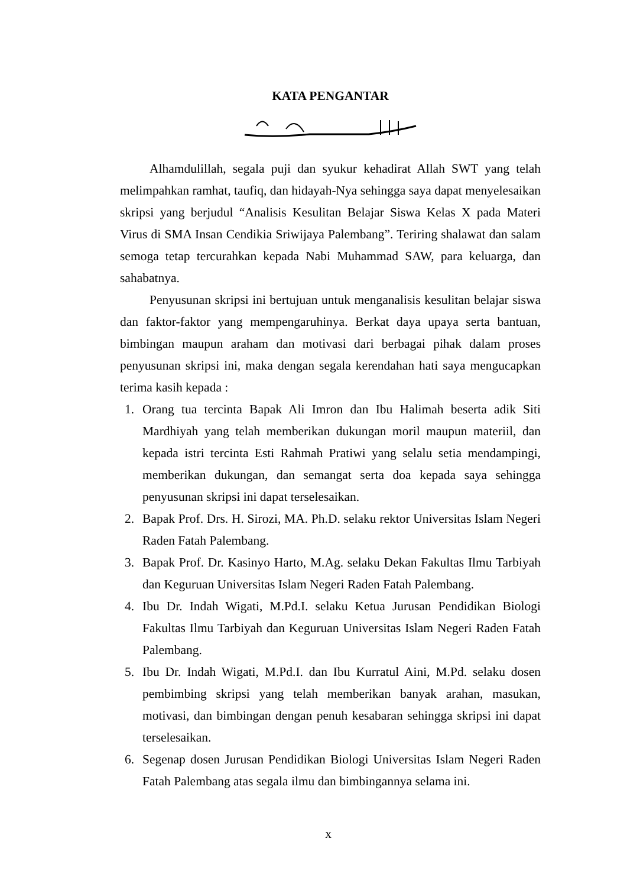KATA PENGANTAR
Alhamdulillah, segala puji dan syukur kehadirat Allah SWT yang telah melimpahkan ramhat, taufiq, dan hidayah-Nya sehingga saya dapat menyelesaikan skripsi yang berjudul “Analisis Kesulitan Belajar Siswa Kelas X pada Materi Virus di SMA Insan Cendikia Sriwijaya Palembang”. Teriring shalawat dan salam semoga tetap tercurahkan kepada Nabi Muhammad SAW, para keluarga, dan sahabatnya.
Penyusunan skripsi ini bertujuan untuk menganalisis kesulitan belajar siswa dan faktor-faktor yang mempengaruhinya. Berkat daya upaya serta bantuan, bimbingan maupun araham dan motivasi dari berbagai pihak dalam proses penyusunan skripsi ini, maka dengan segala kerendahan hati saya mengucapkan terima kasih kepada :
1. Orang tua tercinta Bapak Ali Imron dan Ibu Halimah beserta adik Siti Mardhiyah yang telah memberikan dukungan moril maupun materiil, dan kepada istri tercinta Esti Rahmah Pratiwi yang selalu setia mendampingi, memberikan dukungan, dan semangat serta doa kepada saya sehingga penyusunan skripsi ini dapat terselesaikan.
2. Bapak Prof. Drs. H. Sirozi, MA. Ph.D. selaku rektor Universitas Islam Negeri Raden Fatah Palembang.
3. Bapak Prof. Dr. Kasinyo Harto, M.Ag. selaku Dekan Fakultas Ilmu Tarbiyah dan Keguruan Universitas Islam Negeri Raden Fatah Palembang.
4. Ibu Dr. Indah Wigati, M.Pd.I. selaku Ketua Jurusan Pendidikan Biologi Fakultas Ilmu Tarbiyah dan Keguruan Universitas Islam Negeri Raden Fatah Palembang.
5. Ibu Dr. Indah Wigati, M.Pd.I. dan Ibu Kurratul Aini, M.Pd. selaku dosen pembimbing skripsi yang telah memberikan banyak arahan, masukan, motivasi, dan bimbingan dengan penuh kesabaran sehingga skripsi ini dapat terselesaikan.
6. Segenap dosen Jurusan Pendidikan Biologi Universitas Islam Negeri Raden Fatah Palembang atas segala ilmu dan bimbingannya selama ini.
x